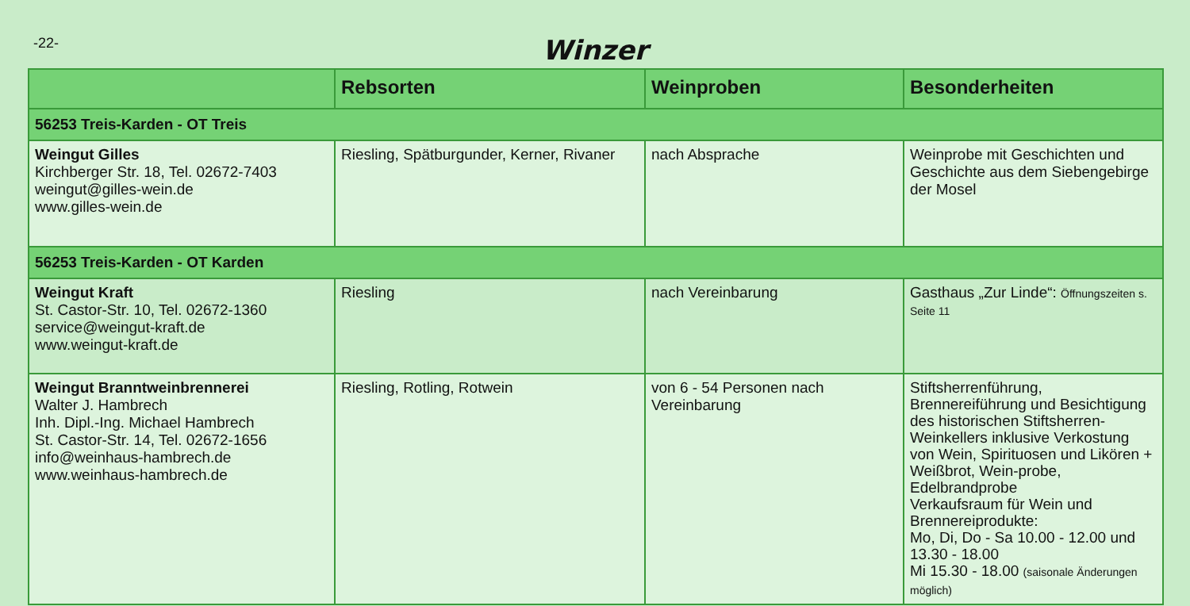-22-
Winzer
| | Rebsorten | Weinproben | Besonderheiten |
| --- | --- | --- | --- |
| 56253 Treis-Karden - OT Treis | | | |
| Weingut Gilles Kirchberger Str. 18, Tel. 02672-7403 weingut@gilles-wein.de www.gilles-wein.de | Riesling, Spätburgunder, Kerner, Rivaner | nach Absprache | Weinprobe mit Geschichten und Geschichte aus dem Siebengebirge der Mosel |
| 56253 Treis-Karden - OT Karden | | | |
| Weingut Kraft St. Castor-Str. 10, Tel. 02672-1360 service@weingut-kraft.de www.weingut-kraft.de | Riesling | nach Vereinbarung | Gasthaus „Zur Linde“: Öffnungszeiten s. Seite 11 |
| Weingut Branntweinbrennerei Walter J. Hambrech Inh. Dipl.-Ing. Michael Hambrech St. Castor-Str. 14, Tel. 02672-1656 info@weinhaus-hambrech.de www.weinhaus-hambrech.de | Riesling, Rotling, Rotwein | von 6 - 54 Personen nach Vereinbarung | Stiftsherrenführung, Brennereiführung und Besichtigung des historischen Stiftsherren-Weinkellers inklusive Verkostung von Wein, Spirituosen und Likören + Weißbrot, Wein-probe, Edelbrandprobe Verkaufsraum für Wein und Brennereiprodukte: Mo, Di, Do - Sa 10.00 - 12.00 und 13.30 - 18.00 Mi 15.30 - 18.00 (saisonale Änderungen möglich) |